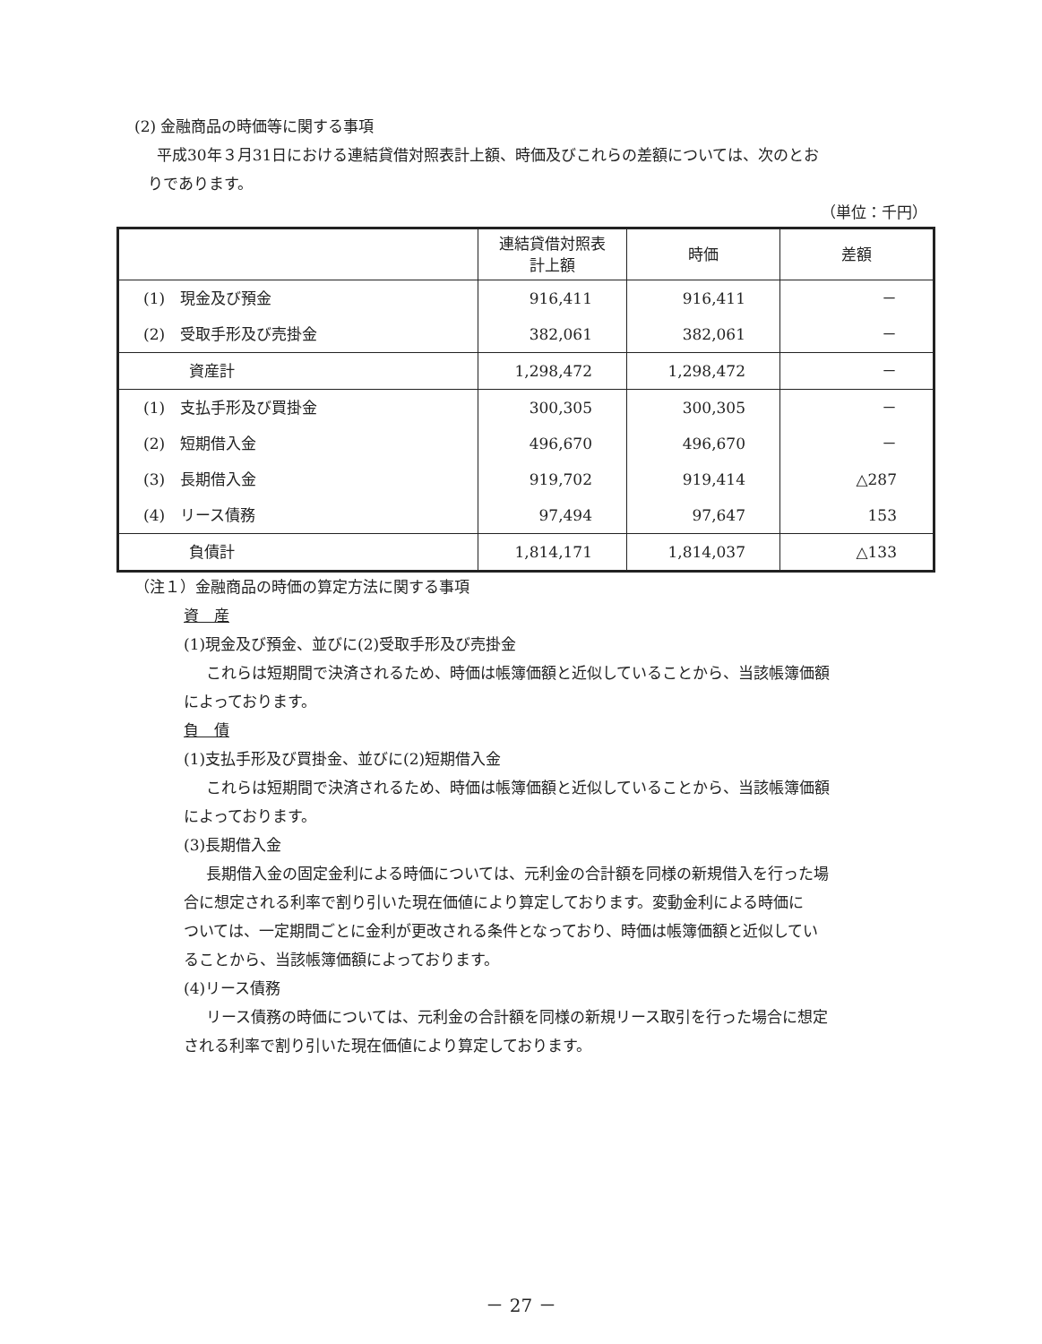(2) 金融商品の時価等に関する事項
平成30年３月31日における連結貸借対照表計上額、時価及びこれらの差額については、次のとお
りであります。
（単位：千円）
| | 連結貸借対照表 計上額 | 時価 | 差額 |
| --- | --- | --- | --- |
| (1) 現金及び預金 | 916,411 | 916,411 | － |
| (2) 受取手形及び売掛金 | 382,061 | 382,061 | － |
| 資産計 | 1,298,472 | 1,298,472 | － |
| (1) 支払手形及び買掛金 | 300,305 | 300,305 | － |
| (2) 短期借入金 | 496,670 | 496,670 | － |
| (3) 長期借入金 | 919,702 | 919,414 | △287 |
| (4) リース債務 | 97,494 | 97,647 | 153 |
| 負債計 | 1,814,171 | 1,814,037 | △133 |
（注１）金融商品の時価の算定方法に関する事項
資　産
(1)現金及び預金、並びに(2)受取手形及び売掛金
これらは短期間で決済されるため、時価は帳簿価額と近似していることから、当該帳簿価額
によっております。
負　債
(1)支払手形及び買掛金、並びに(2)短期借入金
これらは短期間で決済されるため、時価は帳簿価額と近似していることから、当該帳簿価額
によっております。
(3)長期借入金
長期借入金の固定金利による時価については、元利金の合計額を同様の新規借入を行った場
合に想定される利率で割り引いた現在価値により算定しております。変動金利による時価に
ついては、一定期間ごとに金利が更改される条件となっており、時価は帳簿価額と近似してい
ることから、当該帳簿価額によっております。
(4)リース債務
リース債務の時価については、元利金の合計額を同様の新規リース取引を行った場合に想定
される利率で割り引いた現在価値により算定しております。
－ 27 －